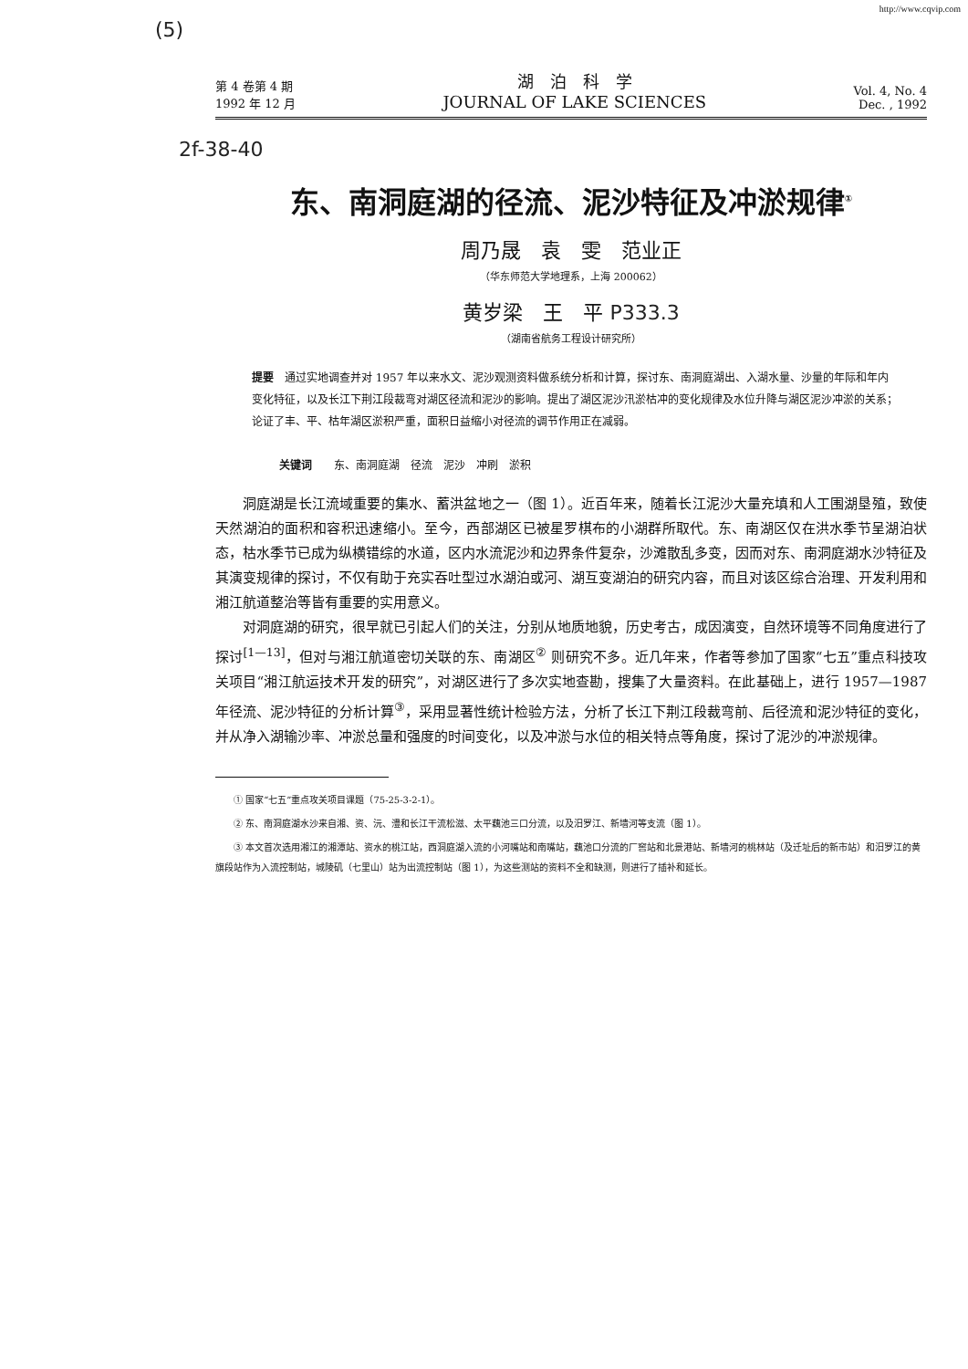http://www.cqvip.com
(5)
第 4 卷第 4 期
1992 年 12 月
湖　泊　科　学
JOURNAL OF LAKE SCIENCES
Vol. 4, No. 4
Dec. , 1992
2f-38-40
东、南洞庭湖的径流、泥沙特征及冲淤规律<sup>①</sup>
周乃晟　袁　雯　范业正
（华东师范大学地理系，上海 200062）
黄岁梁　王　平 P333.3
（湖南省航务工程设计研究所）
提要　通过实地调查并对 1957 年以来水文、泥沙观测资料做系统分析和计算，探讨东、南洞庭湖出、入湖水量、沙量的年际和年内变化特征，以及长江下荆江段裁弯对湖区径流和泥沙的影响。提出了湖区泥沙汛淤枯冲的变化规律及水位升降与湖区泥沙冲淤的关系；论证了丰、平、枯年湖区淤积严重，面积日益缩小对径流的调节作用正在减弱。
关键词　　东、南洞庭湖　径流　泥沙　冲刷　淤积
洞庭湖是长江流域重要的集水、蓄洪盆地之一（图 1）。近百年来，随着长江泥沙大量充填和人工围湖垦殖，致使天然湖泊的面积和容积迅速缩小。至今，西部湖区已被星罗棋布的小湖群所取代。东、南湖区仅在洪水季节呈湖泊状态，枯水季节已成为纵横错综的水道，区内水流泥沙和边界条件复杂，沙滩散乱多变，因而对东、南洞庭湖水沙特征及其演变规律的探讨，不仅有助于充实吞吐型过水湖泊或河、湖互变湖泊的研究内容，而且对该区综合治理、开发利用和湘江航道整治等皆有重要的实用意义。
对洞庭湖的研究，很早就已引起人们的关注，分别从地质地貌，历史考古，成因演变，自然环境等不同角度进行了探讨<sup>[1—13]</sup>，但对与湘江航道密切关联的东、南湖区<sup>②</sup> 则研究不多。近几年来，作者等参加了国家“七五”重点科技攻关项目“湘江航运技术开发的研究”，对湖区进行了多次实地查勘，搜集了大量资料。在此基础上，进行 1957—1987 年径流、泥沙特征的分析计算<sup>③</sup>，采用显著性统计检验方法，分析了长江下荆江段裁弯前、后径流和泥沙特征的变化，并从净入湖输沙率、冲淤总量和强度的时间变化，以及冲淤与水位的相关特点等角度，探讨了泥沙的冲淤规律。
① 国家“七五”重点攻关项目课题（75-25-3-2-1）。
② 东、南洞庭湖水沙来自湘、资、沅、澧和长江干流松滋、太平藕池三口分流，以及汨罗江、新墙河等支流（图 1）。
③ 本文首次选用湘江的湘潭站、资水的桃江站，西洞庭湖入流的小河嘴站和南嘴站，藕池口分流的厂窖站和北景港站、新墙河的桃林站（及迁址后的新市站）和汨罗江的黄旗段站作为入流控制站，城陵矶（七里山）站为出流控制站（图 1），为这些测站的资料不全和缺测，则进行了插补和延长。